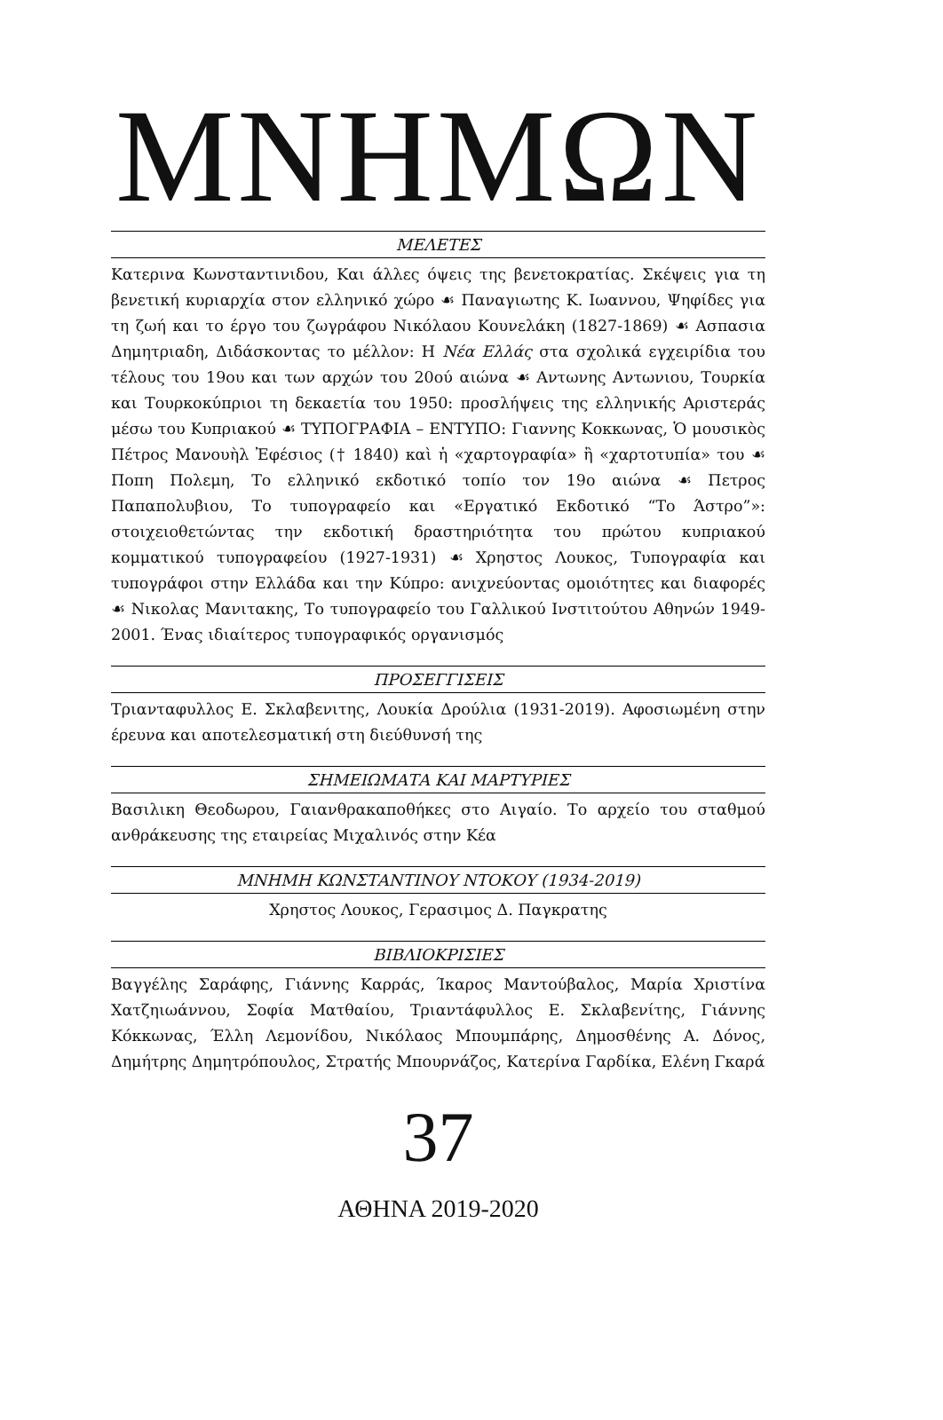ΜΝΗΜΩΝ
ΜΕΛΕΤΕΣ
Κατερινα Κωνσταντινιδου, Και άλλες όψεις της βενετοκρατίας. Σκέψεις για τη βενετική κυριαρχία στον ελληνικό χώρο ☙ Παναγιωτης Κ. Ιωαννου, Ψηφίδες για τη ζωή και το έργο του ζωγράφου Νικόλαου Κουνελάκη (1827-1869) ☙ Ασπασια Δημητριαδη, Διδάσκοντας το μέλλον: Η Νέα Ελλάς στα σχολικά εγχειρίδια του τέλους του 19ου και των αρχών του 20ού αιώνα ☙ Αντωνης Αντωνιου, Τουρκία και Τουρκοκύπριοι τη δεκαετία του 1950: προσλήψεις της ελληνικής Αριστεράς μέσω του Κυπριακού ☙ ΤΥΠΟΓΡΑΦΙΑ – ΕΝΤΥΠΟ: Γιαννης Κοκκωνας, Ὁ μουσικὸς Πέτρος Μανουὴλ Ἐφέσιος († 1840) καὶ ἡ «χαρτογραφία» ἢ «χαρτοτυπία» του ☙ Ποπη Πολεμη, Το ελληνικό εκδοτικό τοπίο τον 19ο αιώνα ☙ Πετρος Παπαπολυβιου, Το τυπογραφείο και «Εργατικό Εκδοτικό “Το Άστρο”»: στοιχειοθετώντας την εκδοτική δραστηριότητα του πρώτου κυπριακού κομματικού τυπογραφείου (1927-1931) ☙ Χρηστος Λουκος, Τυπογραφία και τυπογράφοι στην Ελλάδα και την Κύπρο: ανιχνεύοντας ομοιότητες και διαφορές ☙ Νικολας Μανιτακης, Το τυπογραφείο του Γαλλικού Ινστιτούτου Αθηνών 1949-2001. Ένας ιδιαίτερος τυπογραφικός οργανισμός
ΠΡΟΣΕΓΓΙΣΕΙΣ
Τριανταφυλλος Ε. Σκλαβενιτης, Λουκία Δρούλια (1931-2019). Αφοσιωμένη στην έρευνα και αποτελεσματική στη διεύθυνσή της
ΣΗΜΕΙΩΜΑΤΑ ΚΑΙ ΜΑΡΤΥΡΙΕΣ
Βασιλικη Θεοδωρου, Γαιανθρακαποθήκες στο Αιγαίο. Το αρχείο του σταθμού ανθράκευσης της εταιρείας Μιχαλινός στην Κέα
ΜΝΗΜΗ ΚΩΝΣΤΑΝΤΙΝΟΥ ΝΤΟΚΟΥ (1934-2019)
Χρηστος Λουκος, Γερασιμος Δ. Παγκρατης
ΒΙΒΛΙΟΚΡΙΣΙΕΣ
Βαγγέλης Σαράφης, Γιάννης Καρράς, Ίκαρος Μαντούβαλος, Μαρία Χριστίνα Χατζηιωάννου, Σοφία Ματθαίου, Τριαντάφυλλος Ε. Σκλαβενίτης, Γιάννης Κόκκωνας, Έλλη Λεμονίδου, Νικόλαος Μπουμπάρης, Δημοσθένης Α. Δόνος, Δημήτρης Δημητρόπουλος, Στρατής Μπουρνάζος, Κατερίνα Γαρδίκα, Ελένη Γκαρά
37
ΑΘΗΝΑ 2019-2020